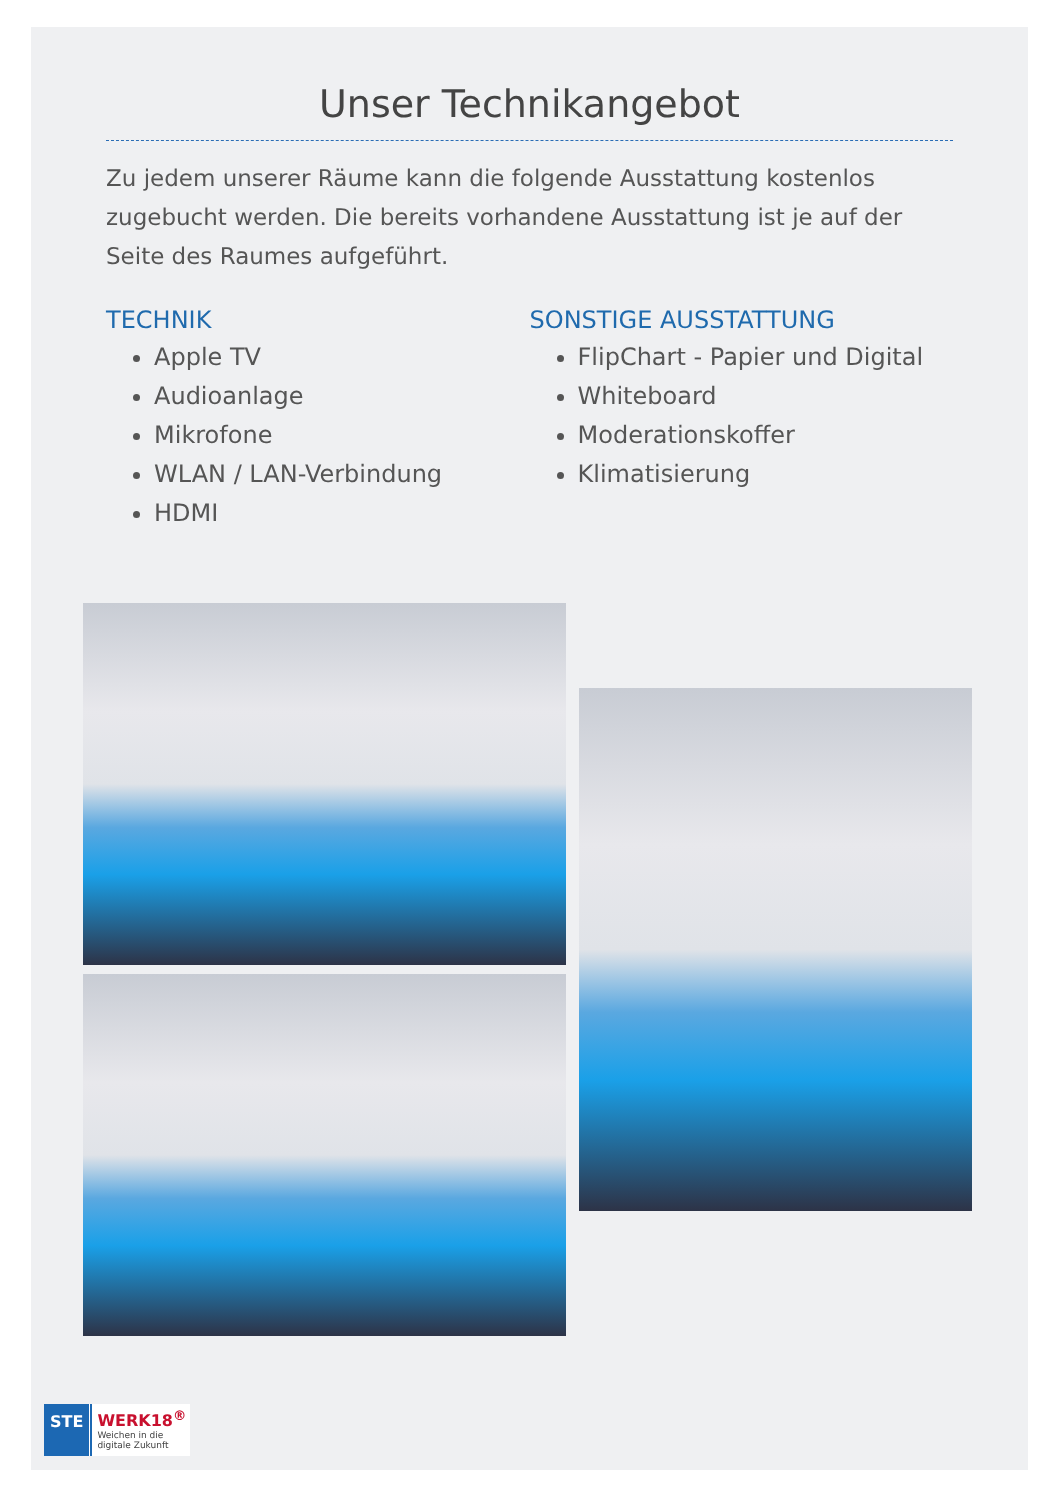Unser Technikangebot
Zu jedem unserer Räume kann die folgende Ausstattung kostenlos zugebucht werden. Die bereits vorhandene Ausstattung ist je auf der Seite des Raumes aufgeführt.
TECHNIK
Apple TV
Audioanlage
Mikrofone
WLAN / LAN-Verbindung
HDMI
SONSTIGE AUSSTATTUNG
FlipChart - Papier und Digital
Whiteboard
Moderationskoffer
Klimatisierung
STE
WERK18<sup>®</sup>
Weichen in die
digitale Zukunft